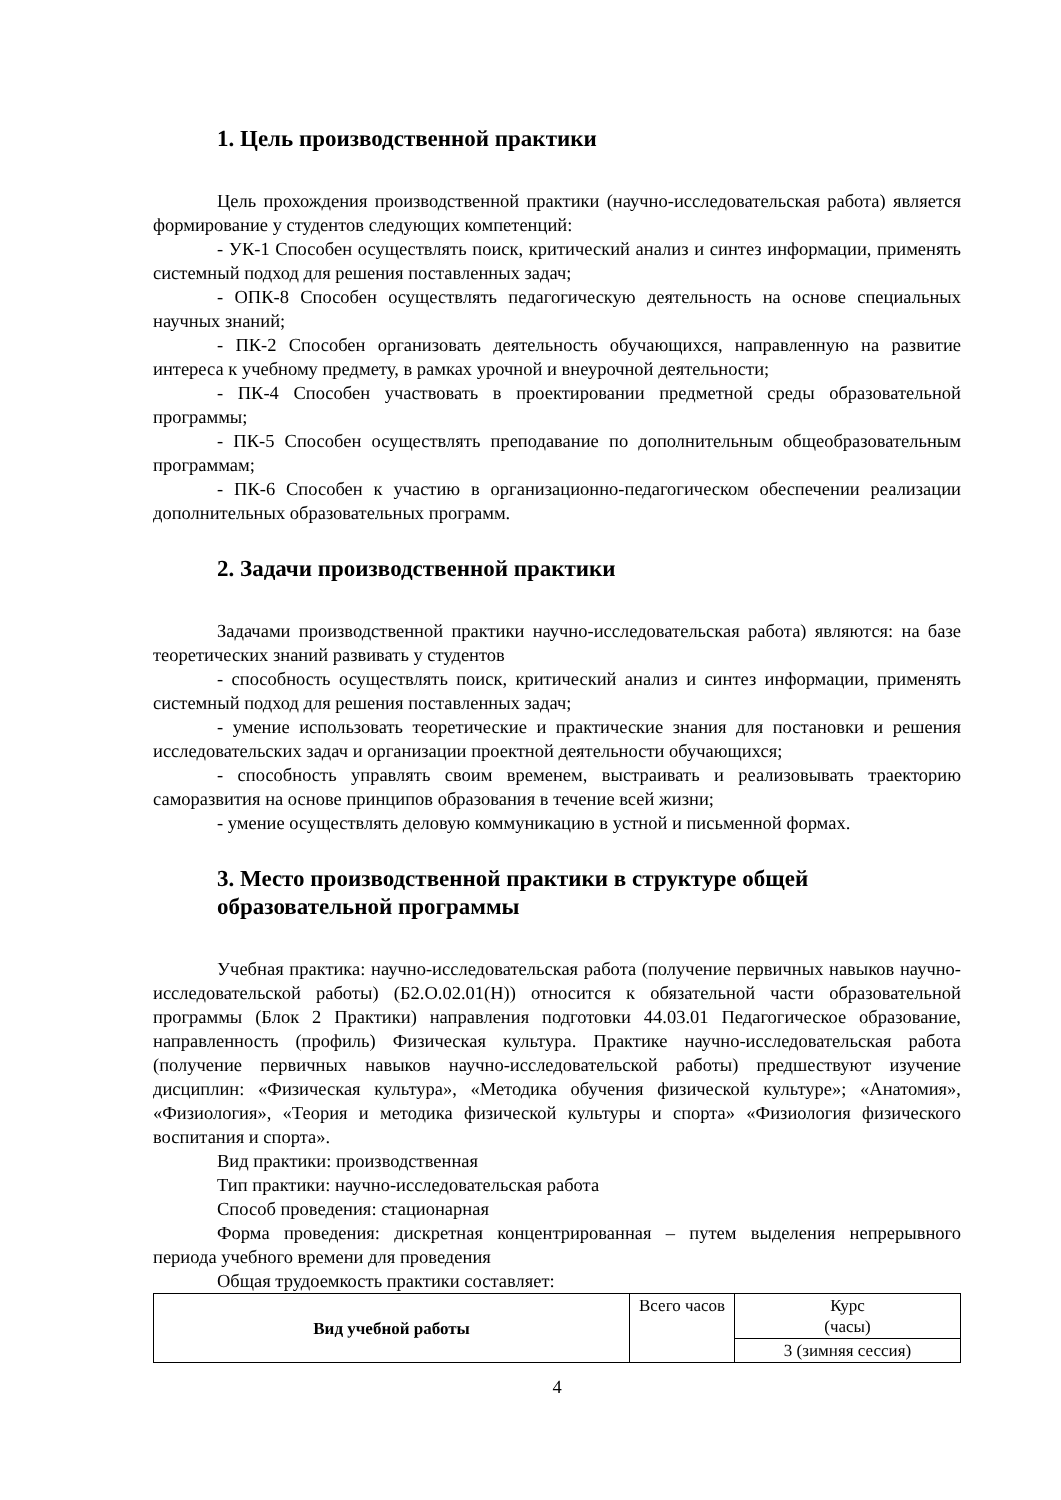1. Цель производственной практики
Цель прохождения производственной практики (научно-исследовательская работа) является формирование у студентов следующих компетенций:
- УК-1 Способен осуществлять поиск, критический анализ и синтез информации, применять системный подход для решения поставленных задач;
- ОПК-8 Способен осуществлять педагогическую деятельность на основе специальных научных знаний;
- ПК-2 Способен организовать деятельность обучающихся, направленную на развитие интереса к учебному предмету, в рамках урочной и внеурочной деятельности;
- ПК-4 Способен участвовать в проектировании предметной среды образовательной программы;
- ПК-5 Способен осуществлять преподавание по дополнительным общеобразовательным программам;
- ПК-6 Способен к участию в организационно-педагогическом обеспечении реализации дополнительных образовательных программ.
2. Задачи производственной практики
Задачами производственной практики научно-исследовательская работа) являются: на базе теоретических знаний развивать у студентов
- способность осуществлять поиск, критический анализ и синтез информации, применять системный подход для решения поставленных задач;
- умение использовать теоретические и практические знания для постановки и решения исследовательских задач и организации проектной деятельности обучающихся;
- способность управлять своим временем, выстраивать и реализовывать траекторию саморазвития на основе принципов образования в течение всей жизни;
- умение осуществлять деловую коммуникацию в устной и письменной формах.
3. Место производственной практики в структуре общей образовательной программы
Учебная практика: научно-исследовательская работа (получение первичных навыков научно-исследовательской работы) (Б2.О.02.01(Н)) относится к обязательной части образовательной программы (Блок 2 Практики) направления подготовки 44.03.01 Педагогическое образование, направленность (профиль) Физическая культура. Практике научно-исследовательская работа (получение первичных навыков научно-исследовательской работы) предшествуют изучение дисциплин: «Физическая культура», «Методика обучения физической культуре»; «Анатомия», «Физиология», «Теория и методика физической культуры и спорта» «Физиология физического воспитания и спорта».
Вид практики: производственная
Тип практики: научно-исследовательская работа
Способ проведения: стационарная
Форма проведения: дискретная концентрированная – путем выделения непрерывного периода учебного времени для проведения
Общая трудоемкость практики составляет:
| Вид учебной работы | Всего часов | Курс (часы) |
| | | 3 (зимняя сессия) |
4